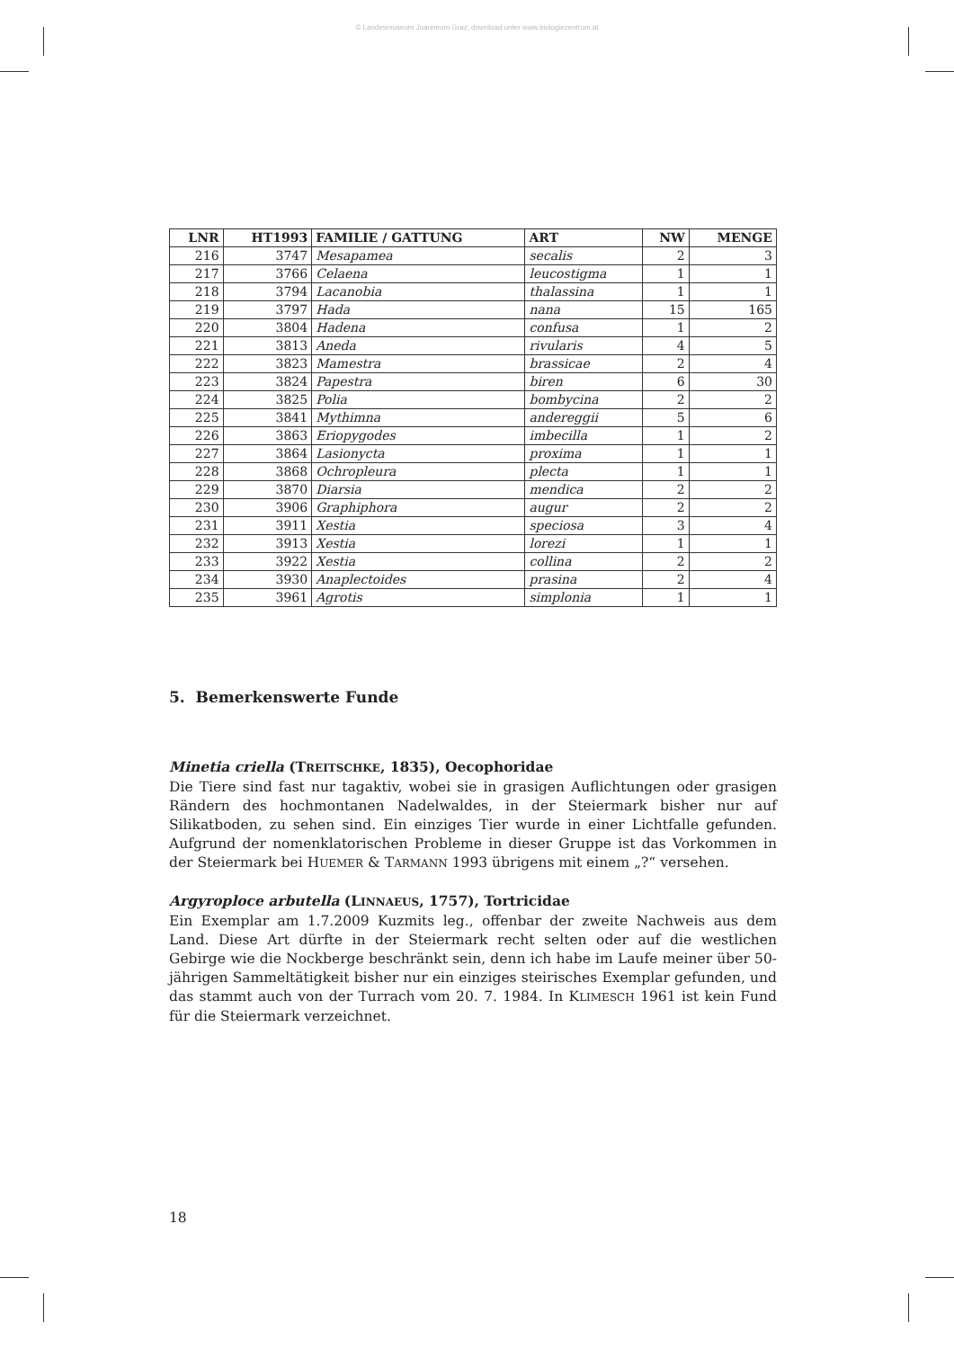© Landesmuseum Joanneum Graz; download unter www.biologiezentrum.at
| LNR | HT1993 | FAMILIE / GATTUNG | ART | NW | MENGE |
| --- | --- | --- | --- | --- | --- |
| 216 | 3747 | Mesapamea | secalis | 2 | 3 |
| 217 | 3766 | Celaena | leucostigma | 1 | 1 |
| 218 | 3794 | Lacanobia | thalassina | 1 | 1 |
| 219 | 3797 | Hada | nana | 15 | 165 |
| 220 | 3804 | Hadena | confusa | 1 | 2 |
| 221 | 3813 | Aneda | rivularis | 4 | 5 |
| 222 | 3823 | Mamestra | brassicae | 2 | 4 |
| 223 | 3824 | Papestra | biren | 6 | 30 |
| 224 | 3825 | Polia | bombycina | 2 | 2 |
| 225 | 3841 | Mythimna | andereggii | 5 | 6 |
| 226 | 3863 | Eriopygodes | imbecilla | 1 | 2 |
| 227 | 3864 | Lasionycta | proxima | 1 | 1 |
| 228 | 3868 | Ochropleura | plecta | 1 | 1 |
| 229 | 3870 | Diarsia | mendica | 2 | 2 |
| 230 | 3906 | Graphiphora | augur | 2 | 2 |
| 231 | 3911 | Xestia | speciosa | 3 | 4 |
| 232 | 3913 | Xestia | lorezi | 1 | 1 |
| 233 | 3922 | Xestia | collina | 2 | 2 |
| 234 | 3930 | Anaplectoides | prasina | 2 | 4 |
| 235 | 3961 | Agrotis | simplonia | 1 | 1 |
5. Bemerkenswerte Funde
Minetia criella (TREITSCHKE, 1835), Oecophoridae
Die Tiere sind fast nur tagaktiv, wobei sie in grasigen Auflichtungen oder grasigen Rändern des hochmontanen Nadelwaldes, in der Steiermark bisher nur auf Silikatboden, zu sehen sind. Ein einziges Tier wurde in einer Lichtfalle gefunden. Aufgrund der nomenklatorischen Probleme in dieser Gruppe ist das Vorkommen in der Steiermark bei HUEMER & TARMANN 1993 übrigens mit einem „?“ versehen.
Argyroploce arbutella (LINNAEUS, 1757), Tortricidae
Ein Exemplar am 1.7.2009 Kuzmits leg., offenbar der zweite Nachweis aus dem Land. Diese Art dürfte in der Steiermark recht selten oder auf die westlichen Gebirge wie die Nockberge beschränkt sein, denn ich habe im Laufe meiner über 50-jährigen Sammeltätigkeit bisher nur ein einziges steirisches Exemplar gefunden, und das stammt auch von der Turrach vom 20. 7. 1984. In KLIMESCH 1961 ist kein Fund für die Steiermark verzeichnet.
18